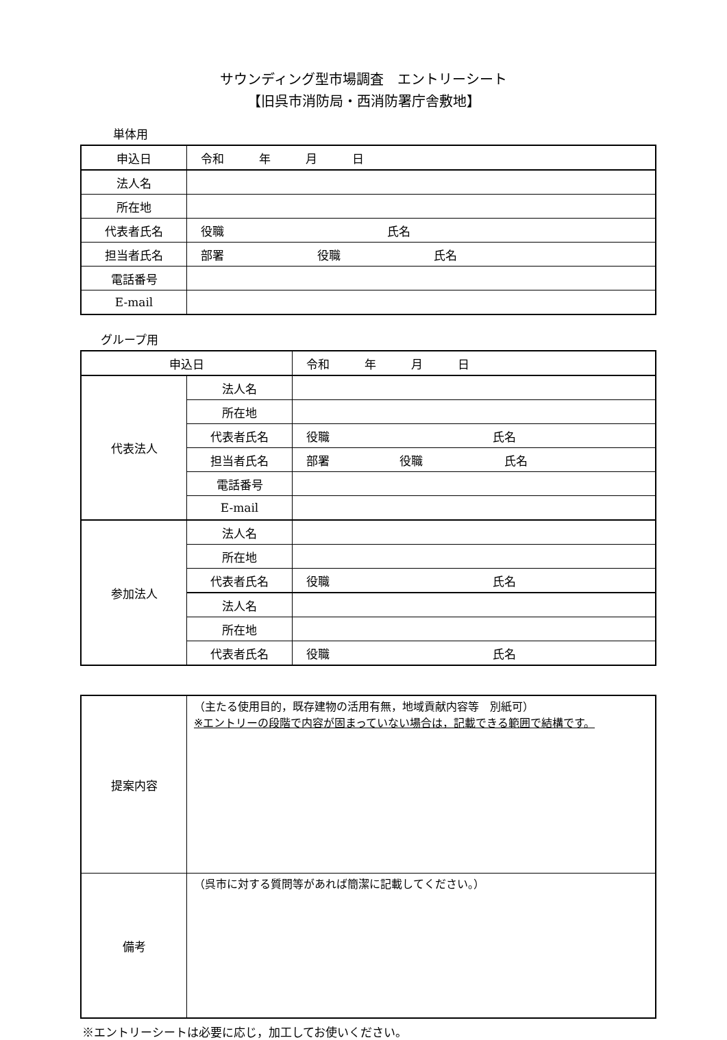サウンディング型市場調査　エントリーシート
【旧呉市消防局・西消防署庁舎敷地】
単体用
| 申込日 | 令和 年 月 日 |
| 法人名 | |
| 所在地 | |
| 代表者氏名 | 役職 氏名 |
| 担当者氏名 | 部署 役職 氏名 |
| 電話番号 | |
| E-mail | |
グループ用
| 申込日 | | 令和 年 月 日 |
| 代表法人 | 法人名 | |
| | 所在地 | |
| | 代表者氏名 | 役職 氏名 |
| | 担当者氏名 | 部署 役職 氏名 |
| | 電話番号 | |
| | E-mail | |
| 参加法人 | 法人名 | |
| | 所在地 | |
| | 代表者氏名 | 役職 氏名 |
| | 法人名 | |
| | 所在地 | |
| | 代表者氏名 | 役職 氏名 |
| 提案内容 | （主たる使用目的，既存建物の活用有無，地域貢献内容等 別紙可） ※エントリーの段階で内容が固まっていない場合は，記載できる範囲で結構です。 |
| 備考 | （呉市に対する質問等があれば簡潔に記載してください。） |
※エントリーシートは必要に応じ，加工してお使いください。